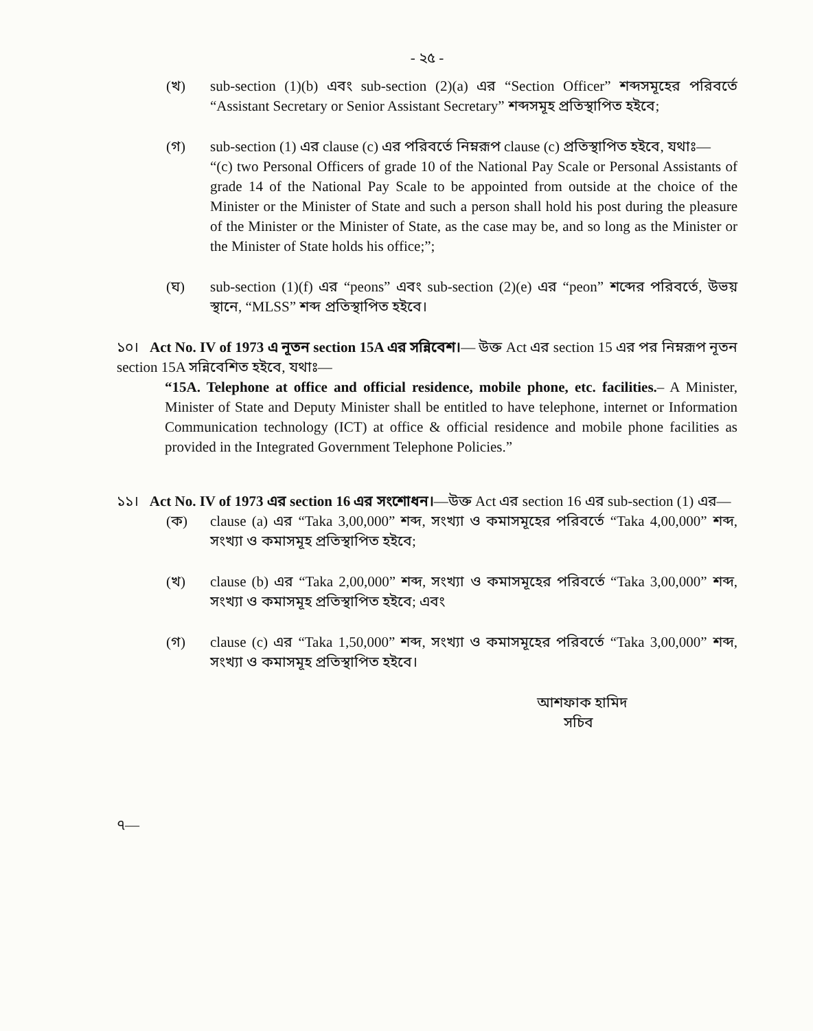- ২৫ -
(খ) sub-section (1)(b) এবং sub-section (2)(a) এর “Section Officer” শব্দসমূহের পরিবর্তে “Assistant Secretary or Senior Assistant Secretary” শব্দসমূহ প্রতিস্থাপিত হইবে;
(গ) sub-section (1) এর clause (c) এর পরিবর্তে নিম্নরূপ clause (c) প্রতিস্থাপিত হইবে, যথাঃ—
“(c) two Personal Officers of grade 10 of the National Pay Scale or Personal Assistants of grade 14 of the National Pay Scale to be appointed from outside at the choice of the Minister or the Minister of State and such a person shall hold his post during the pleasure of the Minister or the Minister of State, as the case may be, and so long as the Minister or the Minister of State holds his office;”;
(ঘ) sub-section (1)(f) এর “peons” এবং sub-section (2)(e) এর “peon” শব্দের পরিবর্তে, উভয় স্থানে, “MLSS” শব্দ প্রতিস্থাপিত হইবে।
১০। Act No. IV of 1973 এ নূতন section 15A এর সন্নিবেশ।— উক্ত Act এর section 15 এর পর নিম্নরূপ নূতন section 15A সন্নিবেশিত হইবে, যথাঃ—
“15A. Telephone at office and official residence, mobile phone, etc. facilities.– A Minister, Minister of State and Deputy Minister shall be entitled to have telephone, internet or Information Communication technology (ICT) at office & official residence and mobile phone facilities as provided in the Integrated Government Telephone Policies.”
১১। Act No. IV of 1973 এর section 16 এর সংশোধন।—উক্ত Act এর section 16 এর sub-section (1) এর—
(ক) clause (a) এর “Taka 3,00,000” শব্দ, সংখ্যা ও কমাসমূহের পরিবর্তে “Taka 4,00,000” শব্দ, সংখ্যা ও কমাসমূহ প্রতিস্থাপিত হইবে;
(খ) clause (b) এর “Taka 2,00,000” শব্দ, সংখ্যা ও কমাসমূহের পরিবর্তে “Taka 3,00,000” শব্দ, সংখ্যা ও কমাসমূহ প্রতিস্থাপিত হইবে; এবং
(গ) clause (c) এর “Taka 1,50,000” শব্দ, সংখ্যা ও কমাসমূহের পরিবর্তে “Taka 3,00,000” শব্দ, সংখ্যা ও কমাসমূহ প্রতিস্থাপিত হইবে।
আশফাক হামিদ
সচিব
৭—